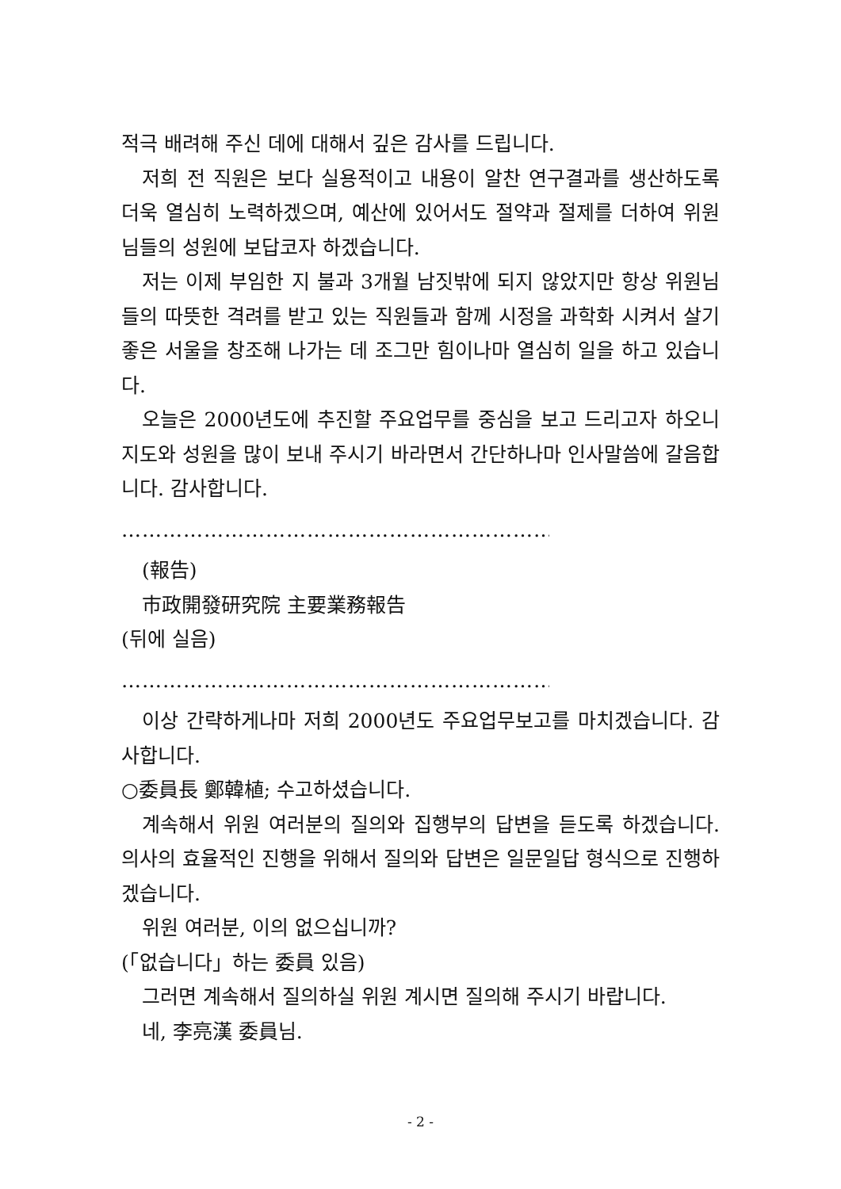적극 배려해 주신 데에 대해서 깊은 감사를 드립니다.
저희 전 직원은 보다 실용적이고 내용이 알찬 연구결과를 생산하도록 더욱 열심히 노력하겠으며, 예산에 있어서도 절약과 절제를 더하여 위원님들의 성원에 보답코자 하겠습니다.
저는 이제 부임한 지 불과 3개월 남짓밖에 되지 않았지만 항상 위원님들의 따뜻한 격려를 받고 있는 직원들과 함께 시정을 과학화 시켜서 살기 좋은 서울을 창조해 나가는 데 조그만 힘이나마 열심히 일을 하고 있습니다.
오늘은 2000년도에 추진할 주요업무를 중심을 보고 드리고자 하오니 지도와 성원을 많이 보내 주시기 바라면서 간단하나마 인사말씀에 갈음합니다. 감사합니다.
………………………………………………………………
(報告)
市政開發研究院 主要業務報告
(뒤에 실음)
………………………………………………………………
이상 간략하게나마 저희 2000년도 주요업무보고를 마치겠습니다. 감사합니다.
○委員長 鄭韓植; 수고하셨습니다.
계속해서 위원 여러분의 질의와 집행부의 답변을 듣도록 하겠습니다. 의사의 효율적인 진행을 위해서 질의와 답변은 일문일답 형식으로 진행하겠습니다.
위원 여러분, 이의 없으십니까?
(「없습니다」하는 委員 있음)
그러면 계속해서 질의하실 위원 계시면 질의해 주시기 바랍니다.
네, 李亮漢 委員님.
- 2 -